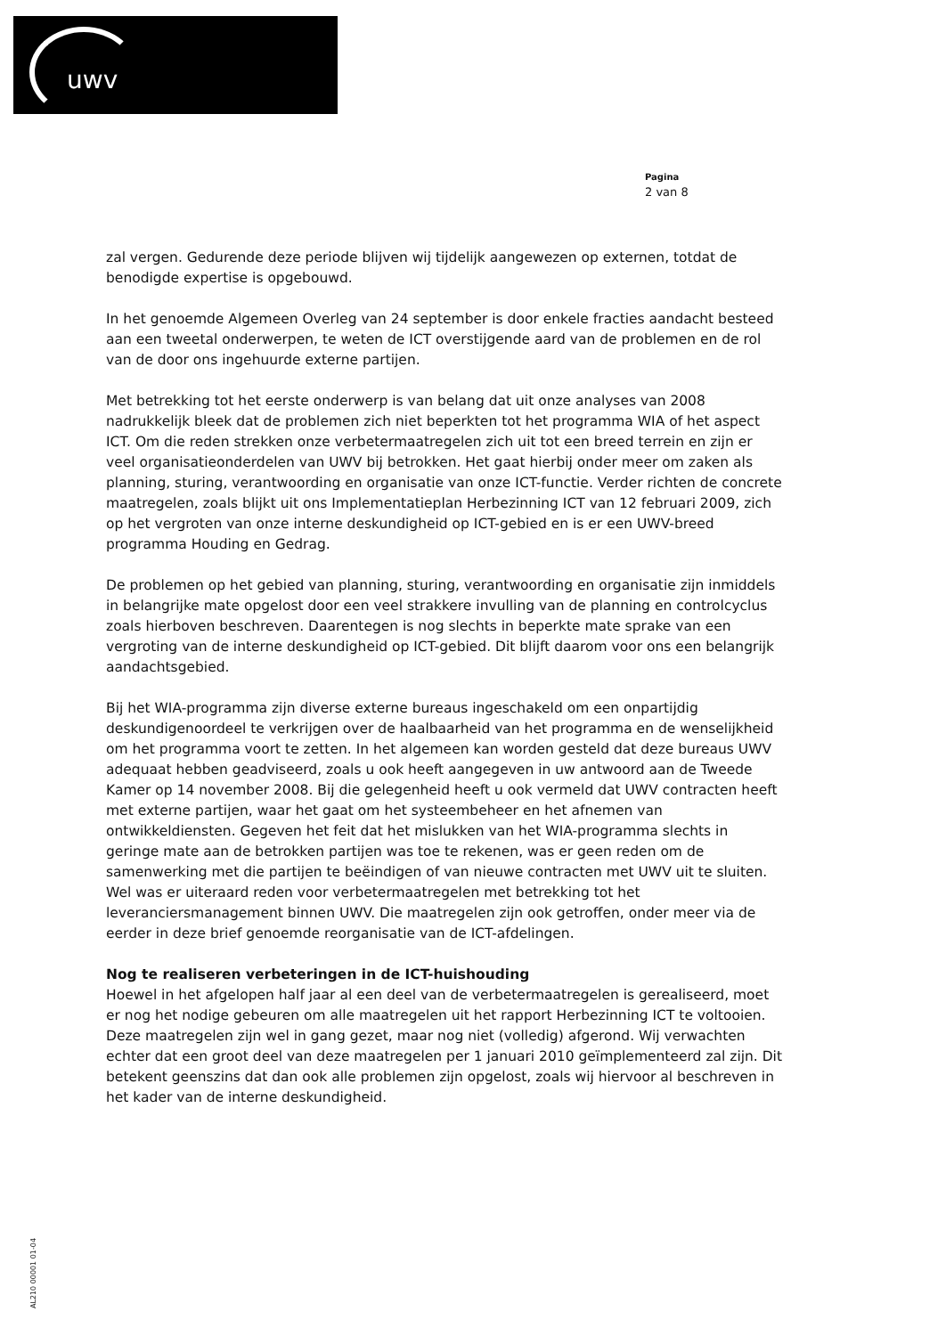uwv
Pagina
2 van 8
zal vergen. Gedurende deze periode blijven wij tijdelijk aangewezen op externen, totdat de benodigde expertise is opgebouwd.
In het genoemde Algemeen Overleg van 24 september is door enkele fracties aandacht besteed aan een tweetal onderwerpen, te weten de ICT overstijgende aard van de problemen en de rol van de door ons ingehuurde externe partijen.
Met betrekking tot het eerste onderwerp is van belang dat uit onze analyses van 2008 nadrukkelijk bleek dat de problemen zich niet beperkten tot het programma WIA of het aspect ICT. Om die reden strekken onze verbetermaatregelen zich uit tot een breed terrein en zijn er veel organisatieonderdelen van UWV bij betrokken. Het gaat hierbij onder meer om zaken als planning, sturing, verantwoording en organisatie van onze ICT-functie. Verder richten de concrete maatregelen, zoals blijkt uit ons Implementatieplan Herbezinning ICT van 12 februari 2009, zich op het vergroten van onze interne deskundigheid op ICT-gebied en is er een UWV-breed programma Houding en Gedrag.
De problemen op het gebied van planning, sturing, verantwoording en organisatie zijn inmiddels in belangrijke mate opgelost door een veel strakkere invulling van de planning en controlcyclus zoals hierboven beschreven. Daarentegen is nog slechts in beperkte mate sprake van een vergroting van de interne deskundigheid op ICT-gebied. Dit blijft daarom voor ons een belangrijk aandachtsgebied.
Bij het WIA-programma zijn diverse externe bureaus ingeschakeld om een onpartijdig deskundigenoordeel te verkrijgen over de haalbaarheid van het programma en de wenselijkheid om het programma voort te zetten. In het algemeen kan worden gesteld dat deze bureaus UWV adequaat hebben geadviseerd, zoals u ook heeft aangegeven in uw antwoord aan de Tweede Kamer op 14 november 2008. Bij die gelegenheid heeft u ook vermeld dat UWV contracten heeft met externe partijen, waar het gaat om het systeembeheer en het afnemen van ontwikkeldiensten. Gegeven het feit dat het mislukken van het WIA-programma slechts in geringe mate aan de betrokken partijen was toe te rekenen, was er geen reden om de samenwerking met die partijen te beëindigen of van nieuwe contracten met UWV uit te sluiten. Wel was er uiteraard reden voor verbetermaatregelen met betrekking tot het leveranciersmanagement binnen UWV. Die maatregelen zijn ook getroffen, onder meer via de eerder in deze brief genoemde reorganisatie van de ICT-afdelingen.
Nog te realiseren verbeteringen in de ICT-huishouding
Hoewel in het afgelopen half jaar al een deel van de verbetermaatregelen is gerealiseerd, moet er nog het nodige gebeuren om alle maatregelen uit het rapport Herbezinning ICT te voltooien. Deze maatregelen zijn wel in gang gezet, maar nog niet (volledig) afgerond. Wij verwachten echter dat een groot deel van deze maatregelen per 1 januari 2010 geïmplementeerd zal zijn. Dit betekent geenszins dat dan ook alle problemen zijn opgelost, zoals wij hiervoor al beschreven in het kader van de interne deskundigheid.
AL210 00001 01-04